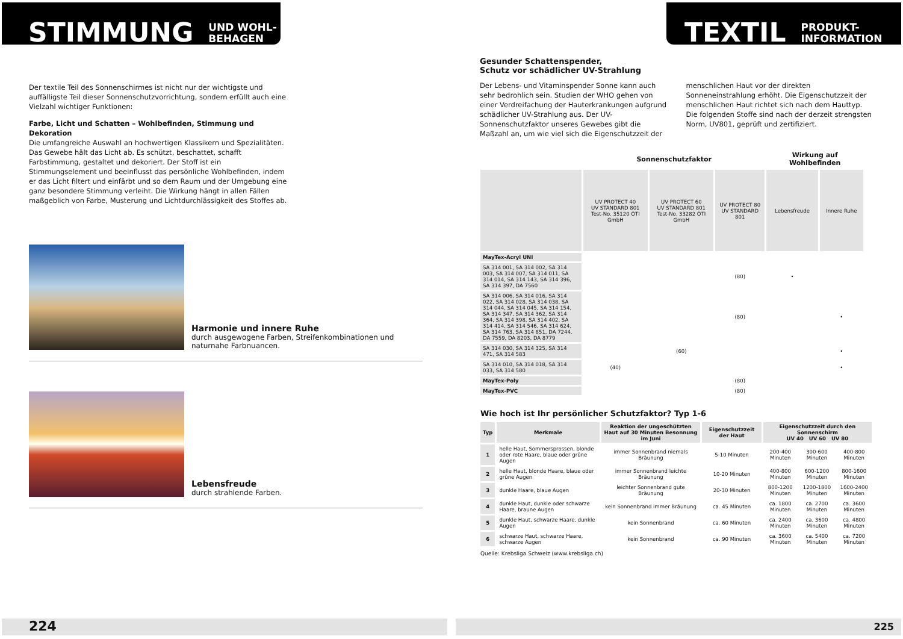STIMMUNG UND WOHL-
BEHAGEN
Der textile Teil des Sonnenschirmes ist nicht nur der wichtigste und auffälligste Teil dieser Sonnenschutzvorrichtung, sondern erfüllt auch eine Vielzahl wichtiger Funktionen:
Farbe, Licht und Schatten – Wohlbefinden, Stimmung und Dekoration
Die umfangreiche Auswahl an hochwertigen Klassikern und Spezialitäten. Das Gewebe hält das Licht ab. Es schützt, beschattet, schafft Farbstimmung, gestaltet und dekoriert. Der Stoff ist ein Stimmungselement und beeinflusst das persönliche Wohlbefinden, indem er das Licht filtert und einfärbt und so dem Raum und der Umgebung eine ganz besondere Stimmung verleiht. Die Wirkung hängt in allen Fällen maßgeblich von Farbe, Musterung und Lichtdurchlässigkeit des Stoffes ab.
Harmonie und innere Ruhe
durch ausgewogene Farben, Streifenkombinationen und naturnahe Farbnuancen.
Lebensfreude
durch strahlende Farben.
224
TEXTIL PRODUKT-
INFORMATION
Gesunder Schattenspender,
Schutz vor schädlicher UV-Strahlung
Der Lebens- und Vitaminspender Sonne kann auch sehr bedrohlich sein. Studien der WHO gehen von einer Verdreifachung der Hauterkrankungen aufgrund schädlicher UV-Strahlung aus. Der UV-Sonnenschutzfaktor unseres Gewebes gibt die Maßzahl an, um wie viel sich die Eigenschutzzeit der menschlichen Haut vor der direkten Sonneneinstrahlung erhöht. Die Eigenschutzzeit der menschlichen Haut richtet sich nach dem Hauttyp. Die folgenden Stoffe sind nach der derzeit strengsten Norm, UV801, geprüft und zertifiziert.
| | Sonnenschutzfaktor | | | Wirkung auf Wohlbefinden | |
| --- | --- | --- | --- | --- | --- |
| | UV PROTECT 40 UV STANDARD 801 Test-No. 35120 ÖTI GmbH | UV PROTECT 60 UV STANDARD 801 Test-No. 33282 ÖTI GmbH | UV PROTECT 80 UV STANDARD 801 | Lebensfreude | Innere Ruhe |
| MayTex-Acryl UNI | | | | | |
| SA 314 001, SA 314 002, SA 314 003, SA 314 007, SA 314 011, SA 314 014, SA 314 143, SA 314 396, SA 314 397, DA 7560 | | | (80) | • | |
| SA 314 006, SA 314 016, SA 314 022, SA 314 028, SA 314 038, SA 314 044, SA 314 045, SA 314 154, SA 314 347, SA 314 362, SA 314 364, SA 314 398, SA 314 402, SA 314 414, SA 314 546, SA 314 624, SA 314 763, SA 314 851, DA 7244, DA 7559, DA 8203, DA 8779 | | | (80) | | • |
| SA 314 030, SA 314 325, SA 314 471, SA 314 583 | | (60) | | | • |
| SA 314 010, SA 314 018, SA 314 033, SA 314 580 | (40) | | | | • |
| MayTex-Poly | | | (80) | | |
| MayTex-PVC | | | (80) | | |
Wie hoch ist Ihr persönlicher Schutzfaktor? Typ 1-6
| Typ | Merkmale | Reaktion der ungeschützten Haut auf 30 Minuten Besonnung im Juni | Eigenschutzzeit der Haut | Eigenschutzzeit durch den Sonnenschirm UV 40 UV 60 UV 80 | | |
| --- | --- | --- | --- | --- | --- | --- |
| 1 | helle Haut, Sommersprossen, blonde oder rote Haare, blaue oder grüne Augen | immer Sonnenbrand niemals Bräunung | 5-10 Minuten | 200-400 Minuten | 300-600 Minuten | 400-800 Minuten |
| 2 | helle Haut, blonde Haare, blaue oder grüne Augen | immer Sonnenbrand leichte Bräunung | 10-20 Minuten | 400-800 Minuten | 600-1200 Minuten | 800-1600 Minuten |
| 3 | dunkle Haare, blaue Augen | leichter Sonnenbrand gute Bräunung | 20-30 Minuten | 800-1200 Minuten | 1200-1800 Minuten | 1600-2400 Minuten |
| 4 | dunkle Haut, dunkle oder schwarze Haare, braune Augen | kein Sonnenbrand immer Bräunung | ca. 45 Minuten | ca. 1800 Minuten | ca. 2700 Minuten | ca. 3600 Minuten |
| 5 | dunkle Haut, schwarze Haare, dunkle Augen | kein Sonnenbrand | ca. 60 Minuten | ca. 2400 Minuten | ca. 3600 Minuten | ca. 4800 Minuten |
| 6 | schwarze Haut, schwarze Haare, schwarze Augen | kein Sonnenbrand | ca. 90 Minuten | ca. 3600 Minuten | ca. 5400 Minuten | ca. 7200 Minuten |
Quelle: Krebsliga Schweiz (www.krebsliga.ch)
225